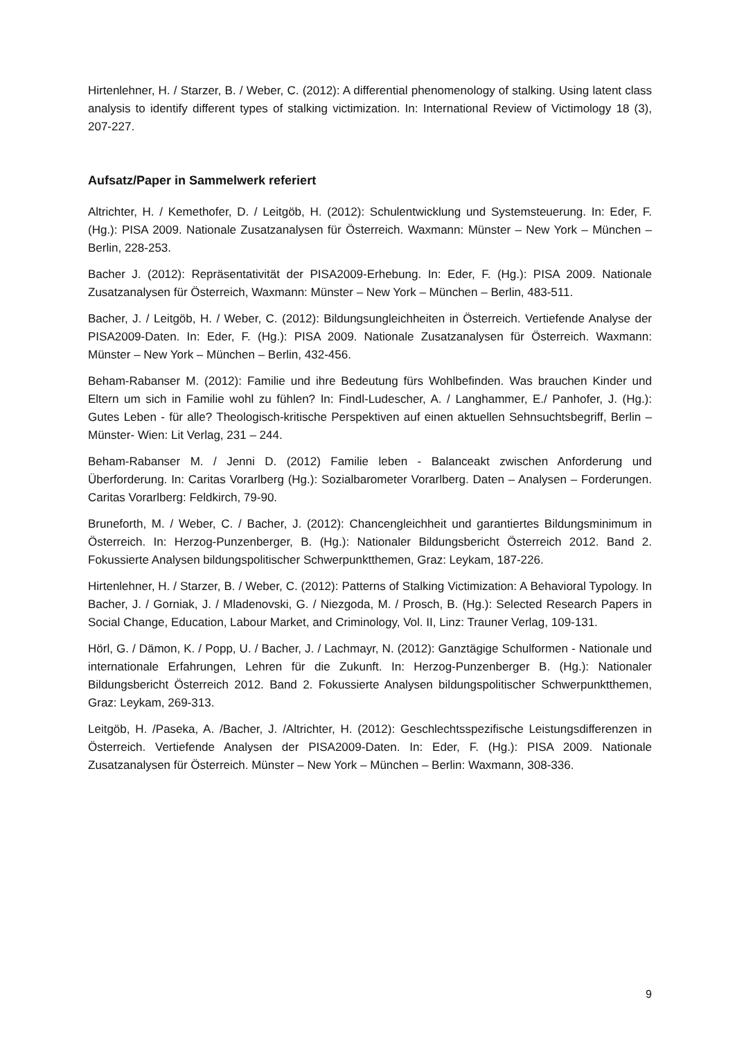Hirtenlehner, H. / Starzer, B. / Weber, C. (2012): A differential phenomenology of stalking. Using latent class analysis to identify different types of stalking victimization. In: International Review of Victimology 18 (3), 207-227.
Aufsatz/Paper in Sammelwerk referiert
Altrichter, H. / Kemethofer, D. / Leitgöb, H. (2012): Schulentwicklung und Systemsteuerung. In: Eder, F. (Hg.): PISA 2009. Nationale Zusatzanalysen für Österreich. Waxmann: Münster – New York – München – Berlin, 228-253.
Bacher J. (2012): Repräsentativität der PISA2009-Erhebung. In: Eder, F. (Hg.): PISA 2009. Nationale Zusatzanalysen für Österreich, Waxmann: Münster – New York – München – Berlin, 483-511.
Bacher, J. / Leitgöb, H. / Weber, C. (2012): Bildungsungleichheiten in Österreich. Vertiefende Analyse der PISA2009-Daten. In: Eder, F. (Hg.): PISA 2009. Nationale Zusatzanalysen für Österreich. Waxmann: Münster – New York – München – Berlin, 432-456.
Beham-Rabanser M. (2012): Familie und ihre Bedeutung fürs Wohlbefinden. Was brauchen Kinder und Eltern um sich in Familie wohl zu fühlen? In: Findl-Ludescher, A. / Langhammer, E./ Panhofer, J. (Hg.): Gutes Leben - für alle? Theologisch-kritische Perspektiven auf einen aktuellen Sehnsuchtsbegriff, Berlin – Münster- Wien: Lit Verlag, 231 – 244.
Beham-Rabanser M. / Jenni D. (2012) Familie leben - Balanceakt zwischen Anforderung und Überforderung. In: Caritas Vorarlberg (Hg.): Sozialbarometer Vorarlberg. Daten – Analysen – Forderungen. Caritas Vorarlberg: Feldkirch, 79-90.
Bruneforth, M. / Weber, C. / Bacher, J. (2012): Chancengleichheit und garantiertes Bildungsminimum in Österreich. In: Herzog-Punzenberger, B. (Hg.): Nationaler Bildungsbericht Österreich 2012. Band 2. Fokussierte Analysen bildungspolitischer Schwerpunktthemen, Graz: Leykam, 187-226.
Hirtenlehner, H. / Starzer, B. / Weber, C. (2012): Patterns of Stalking Victimization: A Behavioral Typology. In Bacher, J. / Gorniak, J. / Mladenovski, G. / Niezgoda, M. / Prosch, B. (Hg.): Selected Research Papers in Social Change, Education, Labour Market, and Criminology, Vol. II, Linz: Trauner Verlag, 109-131.
Hörl, G. / Dämon, K. / Popp, U. / Bacher, J. / Lachmayr, N. (2012): Ganztägige Schulformen - Nationale und internationale Erfahrungen, Lehren für die Zukunft. In: Herzog-Punzenberger B. (Hg.): Nationaler Bildungsbericht Österreich 2012. Band 2. Fokussierte Analysen bildungspolitischer Schwerpunktthemen, Graz: Leykam, 269-313.
Leitgöb, H. /Paseka, A. /Bacher, J. /Altrichter, H. (2012): Geschlechtsspezifische Leistungsdifferenzen in Österreich. Vertiefende Analysen der PISA2009-Daten. In: Eder, F. (Hg.): PISA 2009. Nationale Zusatzanalysen für Österreich. Münster – New York – München – Berlin: Waxmann, 308-336.
9